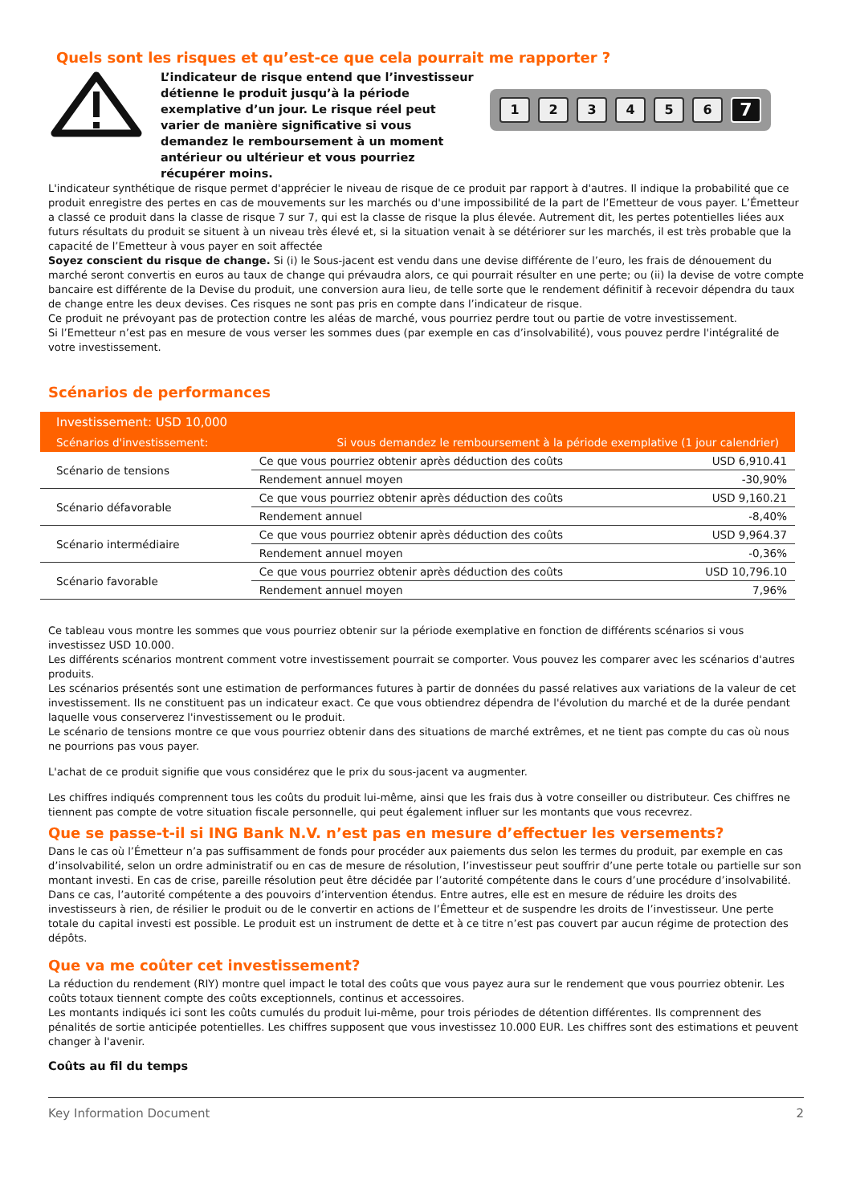Quels sont les risques et qu’est-ce que cela pourrait me rapporter ?
L’indicateur de risque entend que l’investisseur détienne le produit jusqu’à la période exemplative d’un jour. Le risque réel peut varier de manière significative si vous demandez le remboursement à un moment antérieur ou ultérieur et vous pourriez récupérer moins.
1 2 3 4 5 6 7
L'indicateur synthétique de risque permet d'apprécier le niveau de risque de ce produit par rapport à d'autres. Il indique la probabilité que ce produit enregistre des pertes en cas de mouvements sur les marchés ou d'une impossibilité de la part de l’Emetteur de vous payer. L’Émetteur a classé ce produit dans la classe de risque 7 sur 7, qui est la classe de risque la plus élevée. Autrement dit, les pertes potentielles liées aux futurs résultats du produit se situent à un niveau très élevé et, si la situation venait à se détériorer sur les marchés, il est très probable que la capacité de l’Emetteur à vous payer en soit affectée
Soyez conscient du risque de change. Si (i) le Sous-jacent est vendu dans une devise différente de l’euro, les frais de dénouement du marché seront convertis en euros au taux de change qui prévaudra alors, ce qui pourrait résulter en une perte; ou (ii) la devise de votre compte bancaire est différente de la Devise du produit, une conversion aura lieu, de telle sorte que le rendement définitif à recevoir dépendra du taux de change entre les deux devises. Ces risques ne sont pas pris en compte dans l’indicateur de risque.
Ce produit ne prévoyant pas de protection contre les aléas de marché, vous pourriez perdre tout ou partie de votre investissement.
Si l’Emetteur n’est pas en mesure de vous verser les sommes dues (par exemple en cas d’insolvabilité), vous pouvez perdre l'intégralité de votre investissement.
Scénarios de performances
| Investissement: USD 10,000 | | |
| --- | --- | --- |
| Scénarios d'investissement: | Si vous demandez le remboursement à la période exemplative (1 jour calendrier) | |
| Scénario de tensions | Ce que vous pourriez obtenir après déduction des coûts | USD 6,910.41 |
| | Rendement annuel moyen | -30,90% |
| Scénario défavorable | Ce que vous pourriez obtenir après déduction des coûts | USD 9,160.21 |
| | Rendement annuel | -8,40% |
| Scénario intermédiaire | Ce que vous pourriez obtenir après déduction des coûts | USD 9,964.37 |
| | Rendement annuel moyen | -0,36% |
| Scénario favorable | Ce que vous pourriez obtenir après déduction des coûts | USD 10,796.10 |
| | Rendement annuel moyen | 7,96% |
Ce tableau vous montre les sommes que vous pourriez obtenir sur la période exemplative en fonction de différents scénarios si vous investissez USD 10.000.
Les différents scénarios montrent comment votre investissement pourrait se comporter. Vous pouvez les comparer avec les scénarios d'autres produits.
Les scénarios présentés sont une estimation de performances futures à partir de données du passé relatives aux variations de la valeur de cet investissement. Ils ne constituent pas un indicateur exact. Ce que vous obtiendrez dépendra de l'évolution du marché et de la durée pendant laquelle vous conserverez l'investissement ou le produit.
Le scénario de tensions montre ce que vous pourriez obtenir dans des situations de marché extrêmes, et ne tient pas compte du cas où nous ne pourrions pas vous payer.
L'achat de ce produit signifie que vous considérez que le prix du sous-jacent va augmenter.
Les chiffres indiqués comprennent tous les coûts du produit lui-même, ainsi que les frais dus à votre conseiller ou distributeur. Ces chiffres ne tiennent pas compte de votre situation fiscale personnelle, qui peut également influer sur les montants que vous recevrez.
Que se passe-t-il si ING Bank N.V. n’est pas en mesure d’effectuer les versements?
Dans le cas où l’Émetteur n’a pas suffisamment de fonds pour procéder aux paiements dus selon les termes du produit, par exemple en cas d’insolvabilité, selon un ordre administratif ou en cas de mesure de résolution, l’investisseur peut souffrir d’une perte totale ou partielle sur son montant investi. En cas de crise, pareille résolution peut être décidée par l’autorité compétente dans le cours d’une procédure d’insolvabilité. Dans ce cas, l’autorité compétente a des pouvoirs d’intervention étendus. Entre autres, elle est en mesure de réduire les droits des investisseurs à rien, de résilier le produit ou de le convertir en actions de l’Émetteur et de suspendre les droits de l’investisseur. Une perte totale du capital investi est possible. Le produit est un instrument de dette et à ce titre n’est pas couvert par aucun régime de protection des dépôts.
Que va me coûter cet investissement?
La réduction du rendement (RIY) montre quel impact le total des coûts que vous payez aura sur le rendement que vous pourriez obtenir. Les coûts totaux tiennent compte des coûts exceptionnels, continus et accessoires.
Les montants indiqués ici sont les coûts cumulés du produit lui-même, pour trois périodes de détention différentes. Ils comprennent des pénalités de sortie anticipée potentielles. Les chiffres supposent que vous investissez 10.000 EUR. Les chiffres sont des estimations et peuvent changer à l'avenir.
Coûts au fil du temps
Key Information Document 2